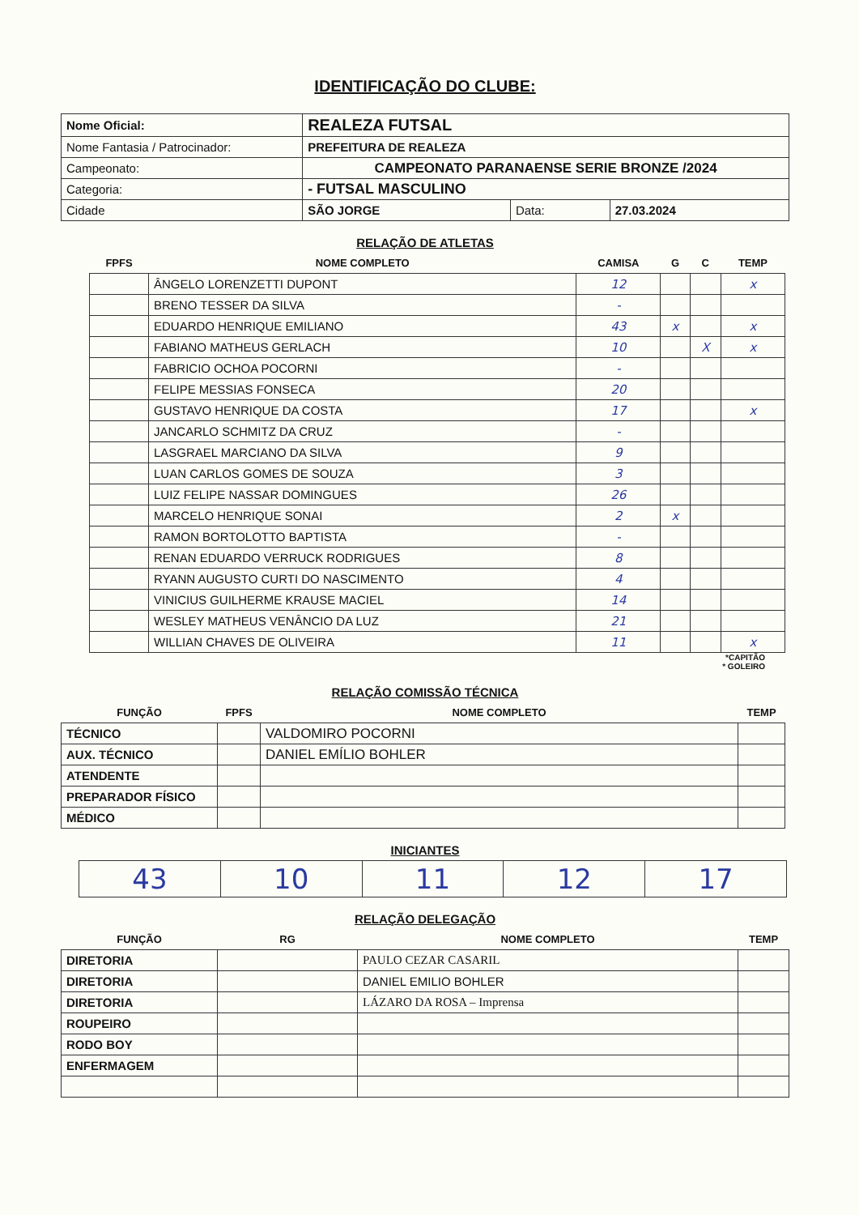IDENTIFICAÇÃO DO CLUBE:
| Nome Oficial: | REALEZA FUTSAL | | |
| Nome Fantasia / Patrocinador: | PREFEITURA DE REALEZA | | |
| Campeonato: | CAMPEONATO PARANAENSE SERIE BRONZE /2024 | | |
| Categoria: | - FUTSAL MASCULINO | | |
| Cidade | SÃO JORGE | Data: | 27.03.2024 |
RELAÇÃO DE ATLETAS
| FPFS | NOME COMPLETO | CAMISA | G | C | TEMP |
| --- | --- | --- | --- | --- | --- |
| | ÂNGELO LORENZETTI DUPONT | 12 | | | x |
| | BRENO TESSER DA SILVA | - | | | |
| | EDUARDO HENRIQUE EMILIANO | 43 | x | | x |
| | FABIANO MATHEUS GERLACH | 10 | | X | x |
| | FABRICIO OCHOA POCORNI | - | | | |
| | FELIPE MESSIAS FONSECA | 20 | | | |
| | GUSTAVO HENRIQUE DA COSTA | 17 | | | x |
| | JANCARLO SCHMITZ DA CRUZ | - | | | |
| | LASGRAEL MARCIANO DA SILVA | 9 | | | |
| | LUAN CARLOS GOMES DE SOUZA | 3 | | | |
| | LUIZ FELIPE NASSAR DOMINGUES | 26 | | | |
| | MARCELO HENRIQUE SONAI | 2 | x | | |
| | RAMON BORTOLOTTO BAPTISTA | - | | | |
| | RENAN EDUARDO VERRUCK RODRIGUES | 8 | | | |
| | RYANN AUGUSTO CURTI DO NASCIMENTO | 4 | | | |
| | VINICIUS GUILHERME KRAUSE MACIEL | 14 | | | |
| | WESLEY MATHEUS VENÂNCIO DA LUZ | 21 | | | |
| | WILLIAN CHAVES DE OLIVEIRA | 11 | | | x |
*CAPITÃO
* GOLEIRO
RELAÇÃO COMISSÃO TÉCNICA
| FUNÇÃO | FPFS | NOME COMPLETO | TEMP |
| --- | --- | --- | --- |
| TÉCNICO | | VALDOMIRO POCORNI | |
| AUX. TÉCNICO | | DANIEL EMÍLIO BOHLER | |
| ATENDENTE | | | |
| PREPARADOR FÍSICO | | | |
| MÉDICO | | | |
INICIANTES
| 43 | 10 | 11 | 12 | 17 |
RELAÇÃO DELEGAÇÃO
| FUNÇÃO | RG | NOME COMPLETO | TEMP |
| --- | --- | --- | --- |
| DIRETORIA | | PAULO CEZAR CASARIL | |
| DIRETORIA | | DANIEL EMILIO BOHLER | |
| DIRETORIA | | LÁZARO DA ROSA – Imprensa | |
| ROUPEIRO | | | |
| RODO BOY | | | |
| ENFERMAGEM | | | |